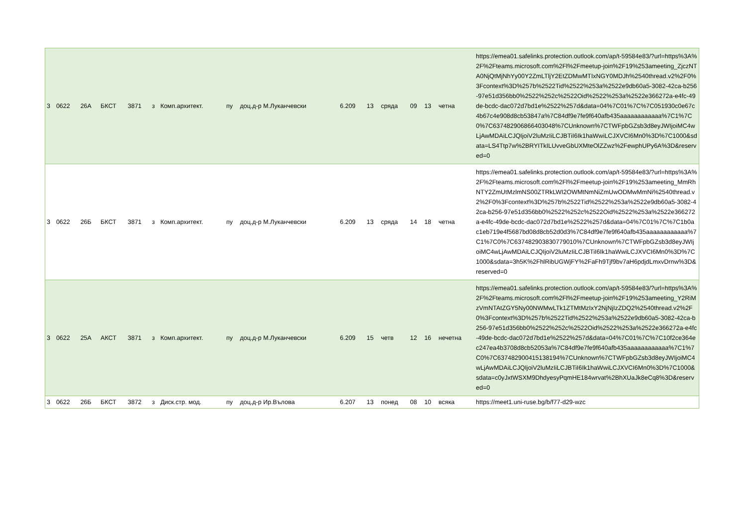| 3 | 0622 | 26А | БКСТ | 3871 | з | Комп.архитект. | пу | доц.д-р М.Луканчевски | 6.209 | 13 | сряда | 09 | 13 | четна | https://emea01.safelinks.protection.outlook.com/ap/t-59584e83/?url=https%3A%2F%2Fteams.microsoft.com%2Fl%2Fmeetup-join%2F19%253ameeting_ZjczNTA0NjQtMjNhYy00Y2ZmLTljY2EtZDMwMTIxNGY0MDJh%2540thread.v2%2F0%3Fcontext%3D%257b%2522Tid%2522%253a%2522e9db60a5-3082-42ca-b256-97e51d356bb0%2522%252c%2522Oid%2522%253a%2522e366272a-e4fc-49de-bcdc-dac072d7bd1e%2522%257d&data=04%7C01%7C%7C051930c0e67c4b67c4e908d8cb53847a%7C84df9e7fe9f640afb435aaaaaaaaaaaa%7C1%7C0%7C637482906866403048%7CUnknown%7CTWFpbGZsb3d8eyJWIjoiMC4wLjAwMDAiLCJQIjoiV2luMzIiLCJBTiI6Ik1haWwiLCJXVCI6Mn0%3D%7C1000&sdata=LS4Ttp7w%2BRYITkILUvveGbUXMteOlZZwz%2FewphUPy6A%3D&reserved=0 |
| 3 | 0622 | 26Б | БКСТ | 3871 | з | Комп.архитект. | пу | доц.д-р М.Луканчевски | 6.209 | 13 | сряда | 14 | 18 | четна | https://emea01.safelinks.protection.outlook.com/ap/t-59584e83/?url=https%3A%2F%2Fteams.microsoft.com%2Fl%2Fmeetup-join%2F19%253ameeting_MmRhNTY2ZmUtMzlmNS00ZTRkLWI2OWMtNmNiZmUwODMwMmNi%2540thread.v2%2F0%3Fcontext%3D%257b%2522Tid%2522%253a%2522e9db60a5-3082-42ca-b256-97e51d356bb0%2522%252c%2522Oid%2522%253a%2522e366272a-e4fc-49de-bcdc-dac072d7bd1e%2522%257d&data=04%7C01%7C%7C1b0ac1eb719e4f5687bd08d8cb52d0d3%7C84df9e7fe9f640afb435aaaaaaaaaaaa%7C1%7C0%7C637482903830779010%7CUnknown%7CTWFpbGZsb3d8eyJWIjoiMC4wLjAwMDAiLCJQIjoiV2luMzIiLCJBTiI6Ik1haWwiLCJXVCI6Mn0%3D%7C1000&sdata=3h5K%2FhlRibUGWjFY%2FaFh9Tjf9bv7aH6pdjdLmxvDrnw%3D&reserved=0 |
| 3 | 0622 | 25А | АКСТ | 3871 | з | Комп.архитект. | пу | доц.д-р М.Луканчевски | 6.209 | 15 | четв | 12 | 16 | нечетна | https://emea01.safelinks.protection.outlook.com/ap/t-59584e83/?url=https%3A%2F%2Fteams.microsoft.com%2Fl%2Fmeetup-join%2F19%253ameeting_Y2RiMzVmNTAtZGY5Ny00NWMwLTk1ZTMtMzIxY2NjNjIzZDQ2%2540thread.v2%2F0%3Fcontext%3D%257b%2522Tid%2522%253a%2522e9db60a5-3082-42ca-b256-97e51d356bb0%2522%252c%2522Oid%2522%253a%2522e366272a-e4fc-49de-bcdc-dac072d7bd1e%2522%257d&data=04%7C01%7C%7C10f2ce364ec247ea4b3708d8cb52053a%7C84df9e7fe9f640afb435aaaaaaaaaaaa%7C1%7C0%7C637482900415138194%7CUnknown%7CTWFpbGZsb3d8eyJWIjoiMC4wLjAwMDAiLCJQIjoiV2luMzIiLCJBTiI6Ik1haWwiLCJXVCI6Mn0%3D%7C1000&sdata=c0yJxtWSXM9DhdyesyPqmHE184wrvat%2BhXUaJk8eCq8%3D&reserved=0 |
| 3 | 0622 | 26Б | БКСТ | 3872 | з | Диск.стр. мод. | пу | доц.д-р Ир.Вълова | 6.207 | 13 | понед | 08 | 10 | всяка | https://meet1.uni-ruse.bg/b/f77-d29-wzc |